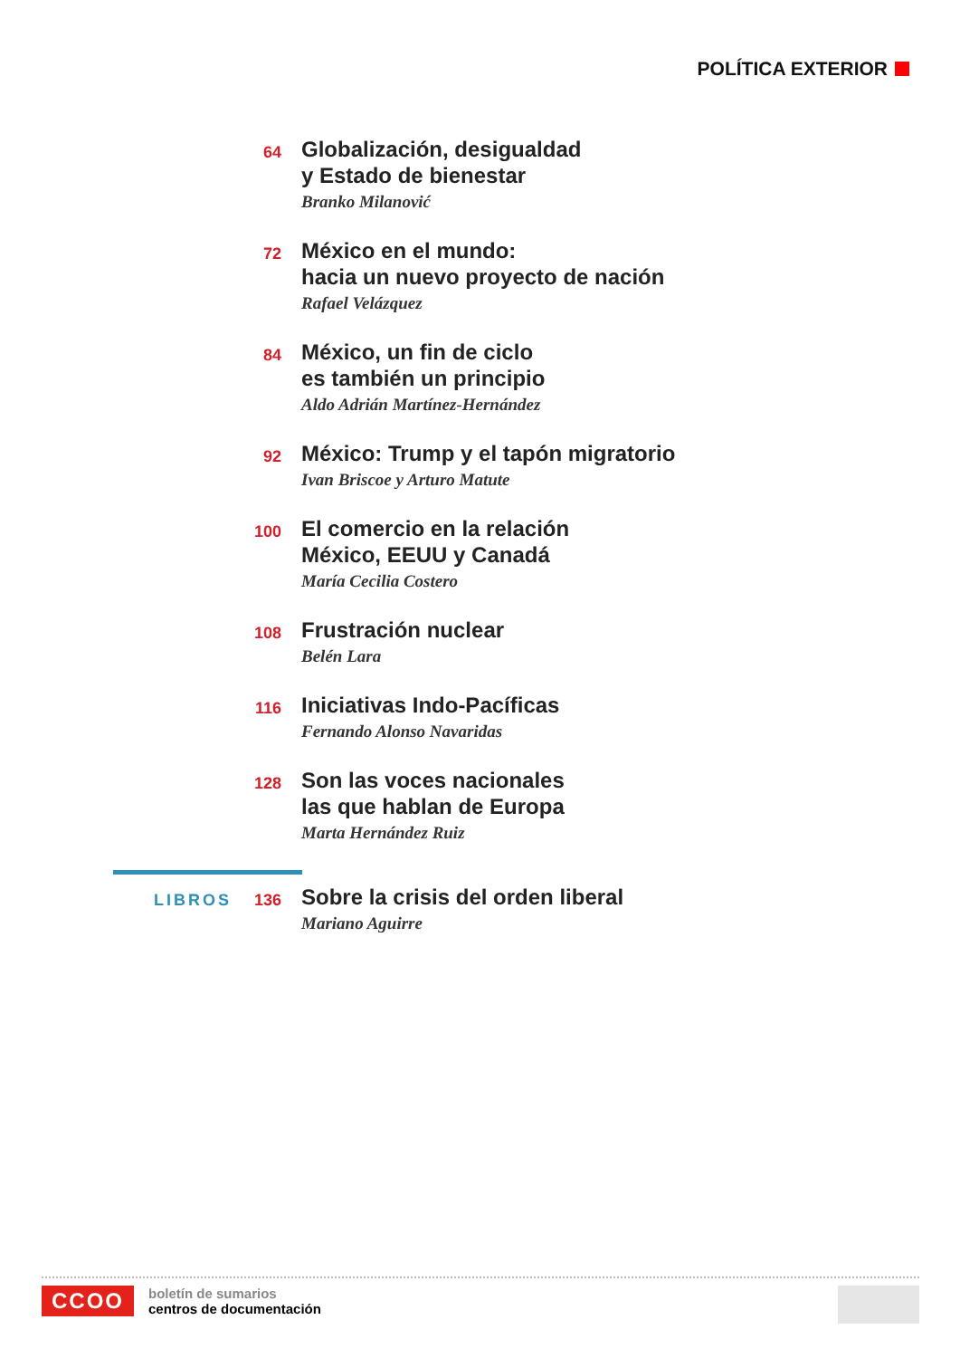POLÍTICA EXTERIOR
64
Globalización, desigualdad
y Estado de bienestar
Branko Milanović
72
México en el mundo:
hacia un nuevo proyecto de nación
Rafael Velázquez
84
México, un fin de ciclo
es también un principio
Aldo Adrián Martínez-Hernández
92
México: Trump y el tapón migratorio
Ivan Briscoe y Arturo Matute
100
El comercio en la relación
México, EEUU y Canadá
María Cecilia Costero
108
Frustración nuclear
Belén Lara
116
Iniciativas Indo-Pacíficas
Fernando Alonso Navaridas
128
Son las voces nacionales
las que hablan de Europa
Marta Hernández Ruiz
LIBROS 136
Sobre la crisis del orden liberal
Mariano Aguirre
CCOO
boletín de sumarios
centros de documentación